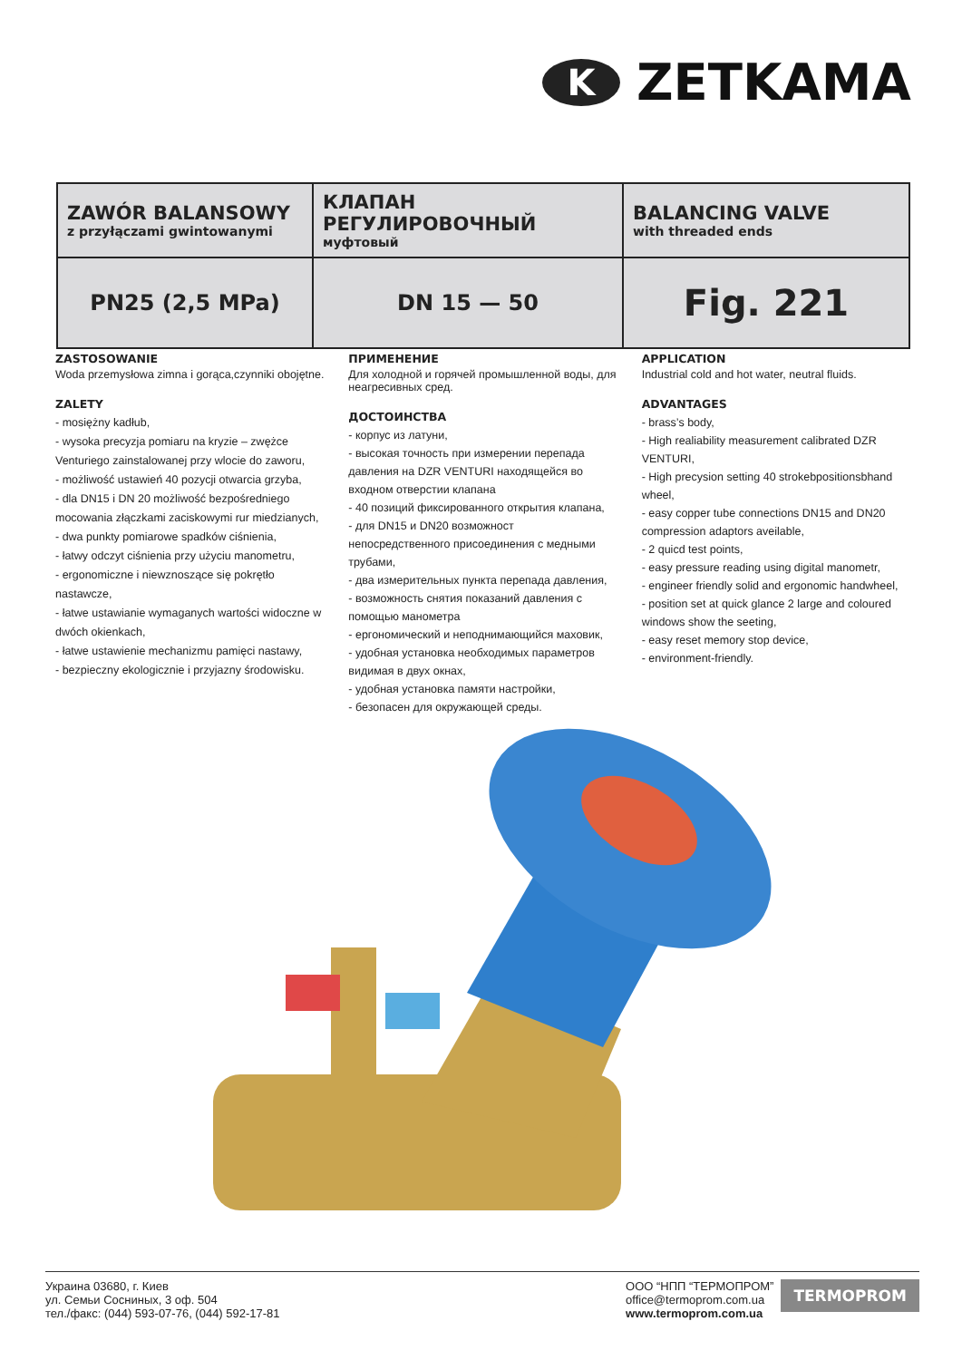K
ZETKAMA
| ZAWÓR BALANSOWY z przyłączami gwintowanymi | КЛАПАН РЕГУЛИРОВОЧНЫЙ муфтовый | BALANCING VALVE with threaded ends |
| PN25 (2,5 MPa) | DN 15 — 50 | Fig. 221 |
ZASTOSOWANIE
Woda przemysłowa zimna i gorąca,czynniki obojętne.
ZALETY
- mosiężny kadłub,
- wysoka precyzja pomiaru na kryzie – zwężce Venturiego zainstalowanej przy wlocie do zaworu,
- możliwość ustawień 40 pozycji otwarcia grzyba,
- dla DN15 i DN 20 możliwość bezpośredniego mocowania złączkami zaciskowymi rur miedzianych,
- dwa punkty pomiarowe spadków ciśnienia,
- łatwy odczyt ciśnienia przy użyciu manometru,
- ergonomiczne i niewznoszące się pokrętło nastawcze,
- łatwe ustawianie wymaganych wartości widoczne w dwóch okienkach,
- łatwe ustawienie mechanizmu pamięci nastawy,
- bezpieczny ekologicznie i przyjazny środowisku.
ПРИМЕНЕНИЕ
Для холодной и горячей промышленной воды, для неагресивных сред.
ДОСТОИНСТВА
- корпус из латуни,
- высокая точность при измерении перепада давления на DZR VENTURI находящейся во входном отверстии клапана
- 40 позиций фиксированного открытия клапана,
- для DN15 и DN20 возможност непосредственного присоединения с медными трубами,
- два измерительных пункта перепада давления,
- возможность снятия показаний давления с помощью манометра
- ергономический и неподнимающийся маховик,
- удобная установка необходимых параметров видимая в двух окнах,
- удобная установка памяти настройки,
- безопасен для окружающей среды.
APPLICATION
Industrial cold and hot water, neutral fluids.
ADVANTAGES
- brass’s body,
- High realiability measurement calibrated DZR VENTURI,
- High precysion setting 40 strokebpositionsbhand wheel,
- easy copper tube connections DN15 and DN20 compression adaptors aveilable,
- 2 quicd test points,
- easy pressure reading using digital manometr,
- engineer friendly solid and ergonomic handwheel,
- position set at quick glance 2 large and coloured windows show the seeting,
- easy reset memory stop device,
- environment-friendly.
Украина 03680, г. Киев
ул. Семьи Сосниных, 3 оф. 504
тел./факс: (044) 593-07-76, (044) 592-17-81
ООО “НПП “ТЕРМОПРОМ”
office@termoprom.com.ua
www.termoprom.com.ua
TERMOPROM